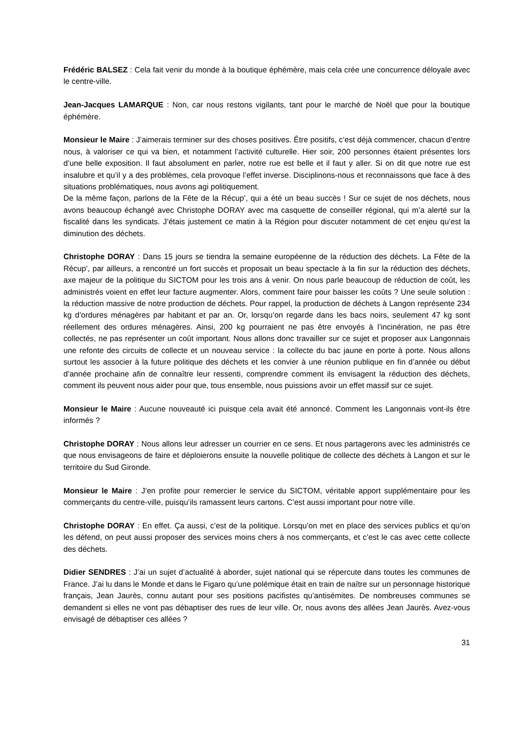Frédéric BALSEZ : Cela fait venir du monde à la boutique éphémère, mais cela crée une concurrence déloyale avec le centre-ville.
Jean-Jacques LAMARQUE : Non, car nous restons vigilants, tant pour le marché de Noël que pour la boutique éphémère.
Monsieur le Maire : J’aimerais terminer sur des choses positives. Être positifs, c’est déjà commencer, chacun d’entre nous, à valoriser ce qui va bien, et notamment l’activité culturelle. Hier soir, 200 personnes étaient présentes lors d’une belle exposition. Il faut absolument en parler, notre rue est belle et il faut y aller. Si on dit que notre rue est insalubre et qu’il y a des problèmes, cela provoque l’effet inverse. Disciplinons-nous et reconnaissons que face à des situations problématiques, nous avons agi politiquement.
De la même façon, parlons de la Fête de la Récup’, qui a été un beau succès ! Sur ce sujet de nos déchets, nous avons beaucoup échangé avec Christophe DORAY avec ma casquette de conseiller régional, qui m’a alerté sur la fiscalité dans les syndicats. J’étais justement ce matin à la Région pour discuter notamment de cet enjeu qu’est la diminution des déchets.
Christophe DORAY : Dans 15 jours se tiendra la semaine européenne de la réduction des déchets. La Fête de la Récup’, par ailleurs, a rencontré un fort succès et proposait un beau spectacle à la fin sur la réduction des déchets, axe majeur de la politique du SICTOM pour les trois ans à venir. On nous parle beaucoup de réduction de coût, les administrés voient en effet leur facture augmenter. Alors, comment faire pour baisser les coûts ? Une seule solution : la réduction massive de notre production de déchets. Pour rappel, la production de déchets à Langon représente 234 kg d’ordures ménagères par habitant et par an. Or, lorsqu’on regarde dans les bacs noirs, seulement 47 kg sont réellement des ordures ménagères. Ainsi, 200 kg pourraient ne pas être envoyés à l’incinération, ne pas être collectés, ne pas représenter un coût important. Nous allons donc travailler sur ce sujet et proposer aux Langonnais une refonte des circuits de collecte et un nouveau service : la collecte du bac jaune en porte à porte. Nous allons surtout les associer à la future politique des déchets et les convier à une réunion publique en fin d’année ou début d’année prochaine afin de connaître leur ressenti, comprendre comment ils envisagent la réduction des déchets, comment ils peuvent nous aider pour que, tous ensemble, nous puissions avoir un effet massif sur ce sujet.
Monsieur le Maire : Aucune nouveauté ici puisque cela avait été annoncé. Comment les Langonnais vont-ils être informés ?
Christophe DORAY : Nous allons leur adresser un courrier en ce sens. Et nous partagerons avec les administrés ce que nous envisageons de faire et déploierons ensuite la nouvelle politique de collecte des déchets à Langon et sur le territoire du Sud Gironde.
Monsieur le Maire : J’en profite pour remercier le service du SICTOM, véritable apport supplémentaire pour les commerçants du centre-ville, puisqu’ils ramassent leurs cartons. C’est aussi important pour notre ville.
Christophe DORAY : En effet. Ça aussi, c’est de la politique. Lorsqu’on met en place des services publics et qu’on les défend, on peut aussi proposer des services moins chers à nos commerçants, et c’est le cas avec cette collecte des déchets.
Didier SENDRES : J’ai un sujet d’actualité à aborder, sujet national qui se répercute dans toutes les communes de France. J’ai lu dans le Monde et dans le Figaro qu’une polémique était en train de naître sur un personnage historique français, Jean Jaurès, connu autant pour ses positions pacifistes qu’antisémites. De nombreuses communes se demandent si elles ne vont pas débaptiser des rues de leur ville. Or, nous avons des allées Jean Jaurès. Avez-vous envisagé de débaptiser ces allées ?
31